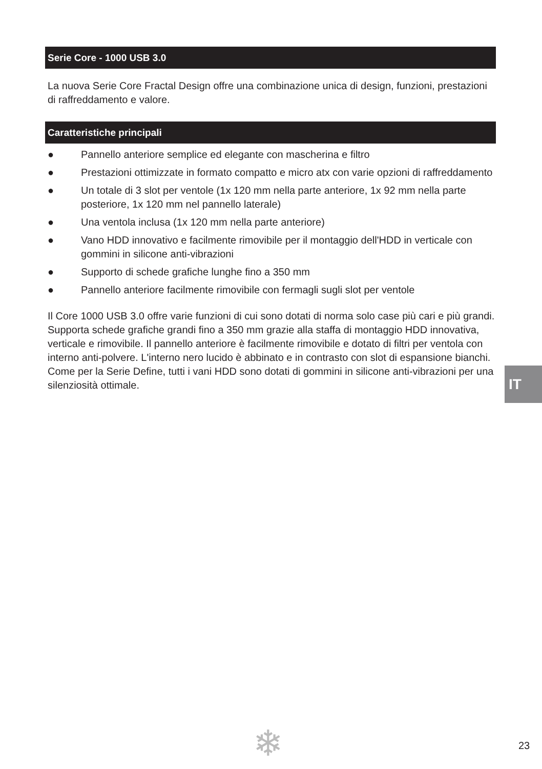Serie Core - 1000 USB 3.0
La nuova Serie Core Fractal Design offre una combinazione unica di design, funzioni, prestazioni di raffreddamento e valore.
Caratteristiche principali
● Pannello anteriore semplice ed elegante con mascherina e filtro
● Prestazioni ottimizzate in formato compatto e micro atx con varie opzioni di raffreddamento
● Un totale di 3 slot per ventole (1x 120 mm nella parte anteriore, 1x 92 mm nella parte posteriore, 1x 120 mm nel pannello laterale)
● Una ventola inclusa (1x 120 mm nella parte anteriore)
● Vano HDD innovativo e facilmente rimovibile per il montaggio dell'HDD in verticale con gommini in silicone anti-vibrazioni
● Supporto di schede grafiche lunghe fino a 350 mm
● Pannello anteriore facilmente rimovibile con fermagli sugli slot per ventole
Il Core 1000 USB 3.0 offre varie funzioni di cui sono dotati di norma solo case più cari e più grandi. Supporta schede grafiche grandi fino a 350 mm grazie alla staffa di montaggio HDD innovativa, verticale e rimovibile. Il pannello anteriore è facilmente rimovibile e dotato di filtri per ventola con interno anti-polvere. L'interno nero lucido è abbinato e in contrasto con slot di espansione bianchi. Come per la Serie Define, tutti i vani HDD sono dotati di gommini in silicone anti-vibrazioni per una silenziosità ottimale.
IT
❄ 23